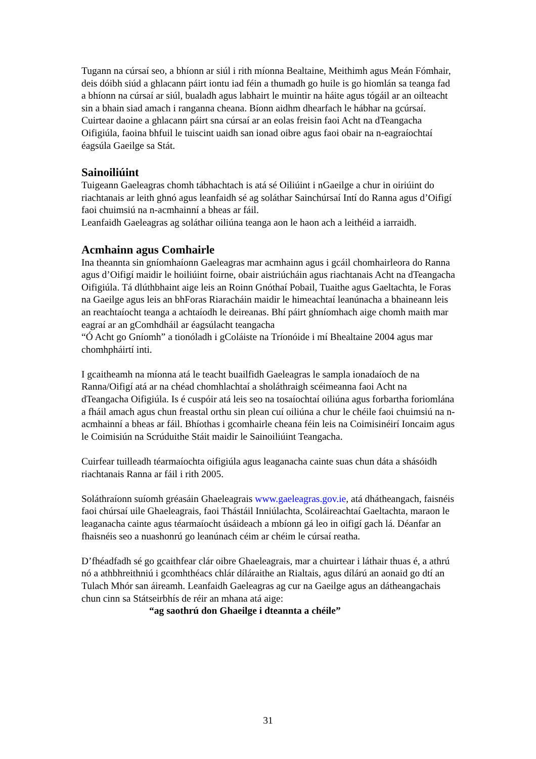Tugann na cúrsaí seo, a bhíonn ar siúl i rith míonna Bealtaine, Meithimh agus Meán Fómhair, deis dóibh siúd a ghlacann páirt iontu iad féin a thumadh go huile is go hiomlán sa teanga fad a bhíonn na cúrsaí ar siúl, bualadh agus labhairt le muintir na háite agus tógáil ar an oilteacht sin a bhain siad amach i ranganna cheana. Bíonn aidhm dhearfach le hábhar na gcúrsaí. Cuirtear daoine a ghlacann páirt sna cúrsaí ar an eolas freisin faoi Acht na dTeangacha Oifigiúla, faoina bhfuil le tuiscint uaidh san ionad oibre agus faoi obair na n-eagraíochtaí éagsúla Gaeilge sa Stát.
Sainoiliúint
Tuigeann Gaeleagras chomh tábhachtach is atá sé Oiliúint i nGaeilge a chur in oiriúint do riachtanais ar leith ghnó agus leanfaidh sé ag soláthar Sainchúrsaí Intí do Ranna agus d’Oifigí faoi chuimsiú na n-acmhainní a bheas ar fáil.
Leanfaidh Gaeleagras ag soláthar oiliúna teanga aon le haon ach a leithéid a iarraidh.
Acmhainn agus Comhairle
Ina theannta sin gníomhaíonn Gaeleagras mar acmhainn agus i gcáil chomhairleora do Ranna agus d’Oifigí maidir le hoiliúint foirne, obair aistriúcháin agus riachtanais Acht na dTeangacha Oifigiúla. Tá dlúthbhaint aige leis an Roinn Gnóthaí Pobail, Tuaithe agus Gaeltachta, le Foras na Gaeilge agus leis an bhForas Riaracháin maidir le himeachtaí leanúnacha a bhaineann leis an reachtaíocht teanga a achtaíodh le deireanas. Bhí páirt ghníomhach aige chomh maith mar eagraí ar an gComhdháil ar éagsúlacht teangacha
“Ó Acht go Gníomh” a tionóladh i gColáiste na Tríonóide i mí Bhealtaine 2004 agus mar chomhpháirtí inti.
I gcaitheamh na míonna atá le teacht buailfidh Gaeleagras le sampla ionadaíoch de na Ranna/Oifigí atá ar na chéad chomhlachtaí a sholáthraigh scéimeanna faoi Acht na dTeangacha Oifigiúla. Is é cuspóir atá leis seo na tosaíochtaí oiliúna agus forbartha foriomlána a fháil amach agus chun freastal orthu sin plean cuí oiliúna a chur le chéile faoi chuimsiú na n-acmhainní a bheas ar fáil. Bhíothas i gcomhairle cheana féin leis na Coimisinéirí Ioncaim agus le Coimisiún na Scrúduithe Stáit maidir le Sainoiliúint Teangacha.
Cuirfear tuilleadh téarmaíochta oifigiúla agus leaganacha cainte suas chun dáta a shásóidh riachtanais Ranna ar fáil i rith 2005.
Soláthraíonn suíomh gréasáin Ghaeleagrais www.gaeleagras.gov.ie, atá dhátheangach, faisnéis faoi chúrsaí uile Ghaeleagrais, faoi Thástáil Inniúlachta, Scoláireachtaí Gaeltachta, maraon le leaganacha cainte agus téarmaíocht úsáideach a mbíonn gá leo in oifigí gach lá. Déanfar an fhaisnéis seo a nuashonrú go leanúnach céim ar chéim le cúrsaí reatha.
D’fhéadfadh sé go gcaithfear clár oibre Ghaeleagrais, mar a chuirtear i láthair thuas é, a athrú nó a athbhreithniú i gcomhthéacs chlár díláraithe an Rialtais, agus dílárú an aonaid go dtí an Tulach Mhór san áireamh. Leanfaidh Gaeleagras ag cur na Gaeilge agus an dátheangachais chun cinn sa Státseirbhís de réir an mhana atá aige:
“ag saothrú don Ghaeilge i dteannta a chéile”
31